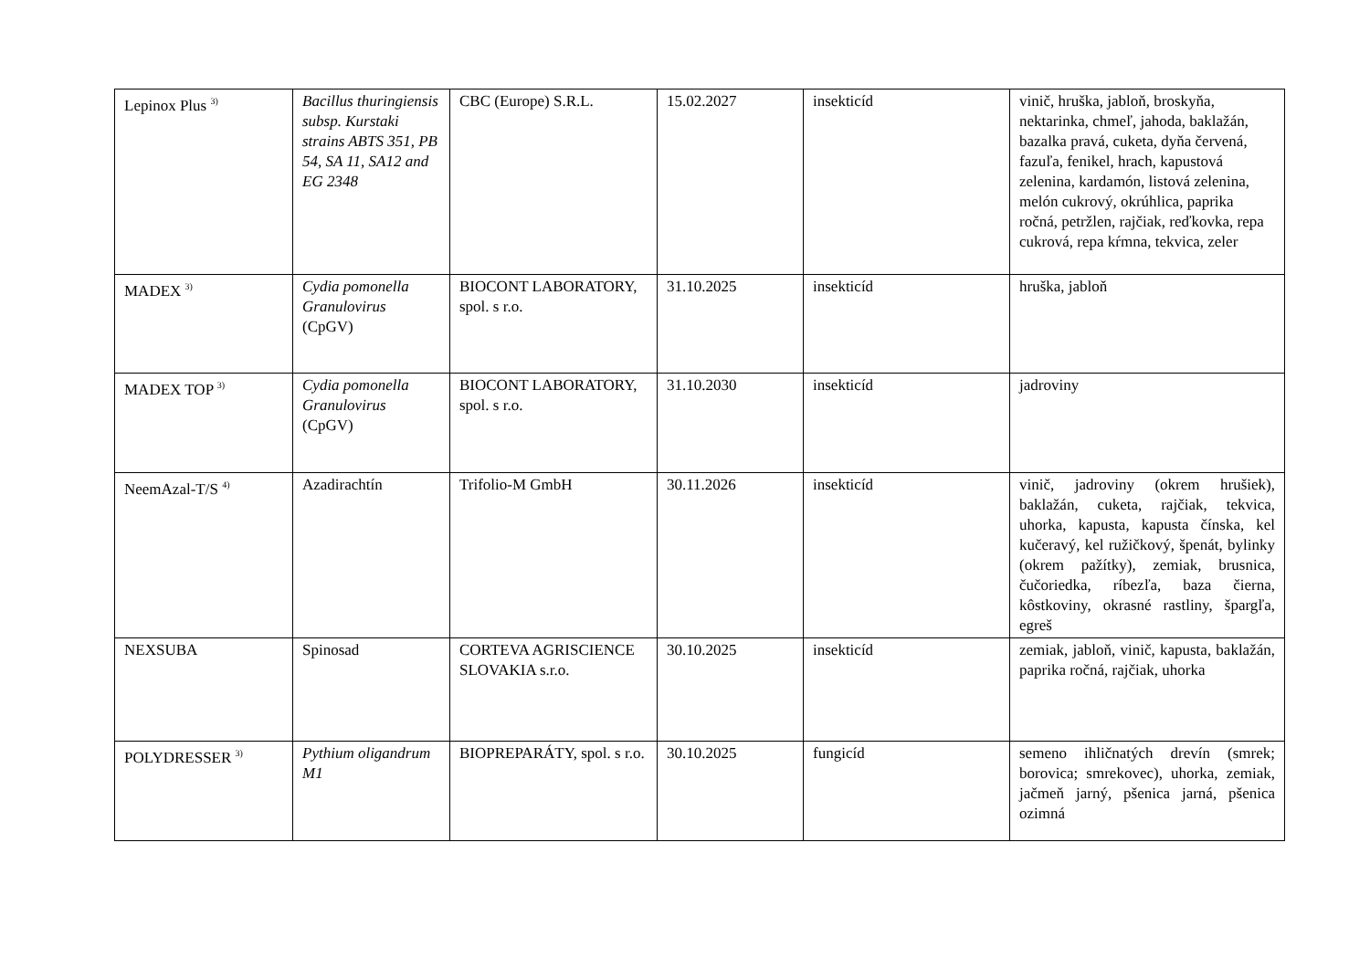| Lepinox Plus <sup>3)</sup> | Bacillus thuringiensis subsp. Kurstaki strains ABTS 351, PB 54, SA 11, SA12 and EG 2348 | CBC (Europe) S.R.L. | 15.02.2027 | insekticíd | vinič, hruška, jabloň, broskyňa, nektarinka, chmeľ, jahoda, baklažán, bazalka pravá, cuketa, dyňa červená, fazuľa, fenikel, hrach, kapustová zelenina, kardamón, listová zelenina, melón cukrový, okrúhlica, paprika ročná, petržlen, rajčiak, reďkovka, repa cukrová, repa kŕmna, tekvica, zeler |
| MADEX <sup>3)</sup> | Cydia pomonella Granulovirus (CpGV) | BIOCONT LABORATORY, spol. s r.o. | 31.10.2025 | insekticíd | hruška, jabloň |
| MADEX TOP <sup>3)</sup> | Cydia pomonella Granulovirus (CpGV) | BIOCONT LABORATORY, spol. s r.o. | 31.10.2030 | insekticíd | jadroviny |
| NeemAzal-T/S <sup>4)</sup> | Azadirachtín | Trifolio-M GmbH | 30.11.2026 | insekticíd | vinič, jadroviny (okrem hrušiek), baklažán, cuketa, rajčiak, tekvica, uhorka, kapusta, kapusta čínska, kel kučeravý, kel ružičkový, špenát, bylinky (okrem pažítky), zemiak, brusnica, čučoriedka, ríbezľa, baza čierna, kôstkoviny, okrasné rastliny, špargľa, egreš |
| NEXSUBA | Spinosad | CORTEVA AGRISCIENCE SLOVAKIA s.r.o. | 30.10.2025 | insekticíd | zemiak, jabloň, vinič, kapusta, baklažán, paprika ročná, rajčiak, uhorka |
| POLYDRESSER <sup>3)</sup> | Pythium oligandrum M1 | BIOPREPARÁTY, spol. s r.o. | 30.10.2025 | fungicíd | semeno ihličnatých drevín (smrek; borovica; smrekovec), uhorka, zemiak, jačmeň jarný, pšenica jarná, pšenica ozimná |